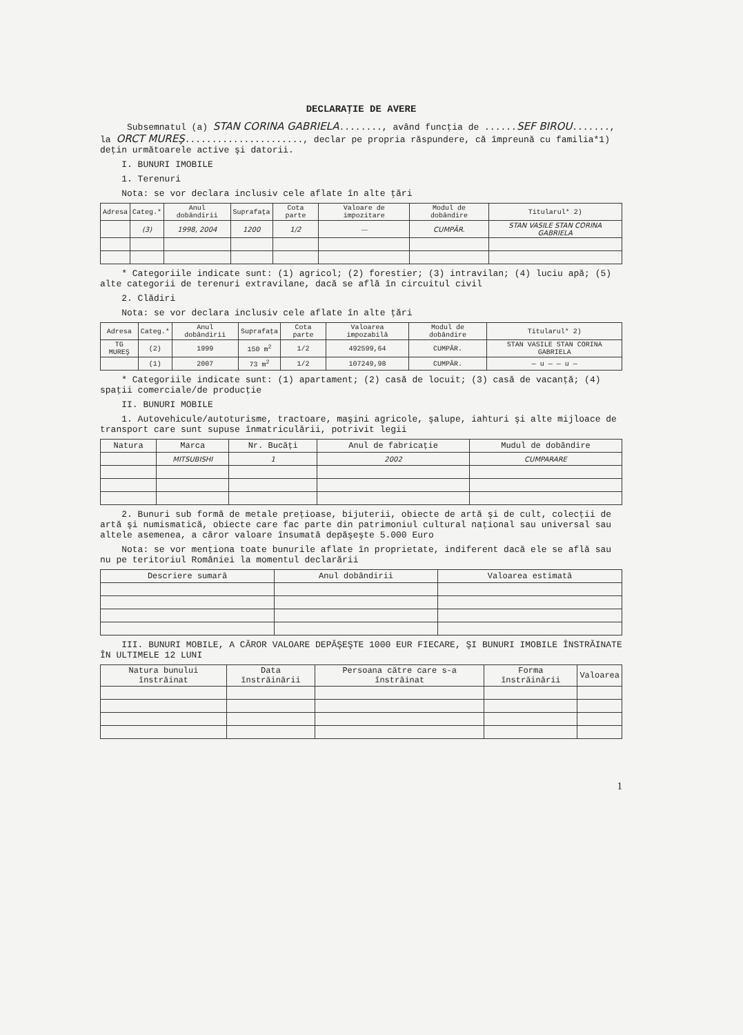DECLARAŢIE DE AVERE
Subsemnatul (a) STAN CORINA GABRIELA........, având funcţia de ......SEF BIROU......., la ORCT MUREŞ......................, declar pe propria răspundere, că împreună cu familia*1) deţin următoarele active şi datorii.
I. BUNURI IMOBILE
1. Terenuri
Nota: se vor declara inclusiv cele aflate în alte ţări
| Adresa | Categ.* | Anul dobândirii | Suprafaţa | Cota parte | Valoare de impozitare | Modul de dobândire | Titularul* 2) |
| --- | --- | --- | --- | --- | --- | --- | --- |
| | (3) | 1998, 2004 | 1200 | 1/2 | — | CUMPĂR. | STAN VASILE STAN CORINA GABRIELA |
* Categoriile indicate sunt: (1) agricol; (2) forestier; (3) intravilan; (4) luciu apă; (5) alte categorii de terenuri extravilane, dacă se află în circuitul civil
2. Clădiri
Nota: se vor declara inclusiv cele aflate în alte ţări
| Adresa | Categ.* | Anul dobândirii | Suprafaţa | Cota parte | Valoarea impozabilă | Modul de dobândire | Titularul* 2) |
| --- | --- | --- | --- | --- | --- | --- | --- |
| TG MUREŞ | (2) | 1999 | 150 m<sup>2</sup> | 1/2 | 492599,64 | CUMPĂR. | STAN VASILE STAN CORINA GABRIELA |
| | (1) | 2007 | 73 m<sup>2</sup> | 1/2 | 107249,98 | CUMPĂR. | — u — — u — |
* Categoriile indicate sunt: (1) apartament; (2) casă de locuit; (3) casă de vacanţă; (4) spaţii comerciale/de producţie
II. BUNURI MOBILE
1. Autovehicule/autoturisme, tractoare, maşini agricole, şalupe, iahturi şi alte mijloace de transport care sunt supuse înmatriculării, potrivit legii
| Natura | Marca | Nr. Bucăţi | Anul de fabricaţie | Mudul de dobândire |
| --- | --- | --- | --- | --- |
| | MITSUBISHI | 1 | 2002 | CUMPARARE |
2. Bunuri sub formă de metale preţioase, bijuterii, obiecte de artă şi de cult, colecţii de artă şi numismatică, obiecte care fac parte din patrimoniul cultural naţional sau universal sau altele asemenea, a căror valoare însumată depăşeşte 5.000 Euro
Nota: se vor menţiona toate bunurile aflate în proprietate, indiferent dacă ele se află sau nu pe teritoriul României la momentul declarării
| Descriere sumară | Anul dobândirii | Valoarea estimată |
| --- | --- | --- |
III. BUNURI MOBILE, A CĂROR VALOARE DEPĂŞEŞTE 1000 EUR FIECARE, ŞI BUNURI IMOBILE ÎNSTRĂINATE ÎN ULTIMELE 12 LUNI
| Natura bunului înstrăinat | Data înstrăinării | Persoana către care s-a înstrăinat | Forma înstrăinării | Valoarea |
| --- | --- | --- | --- | --- |
1